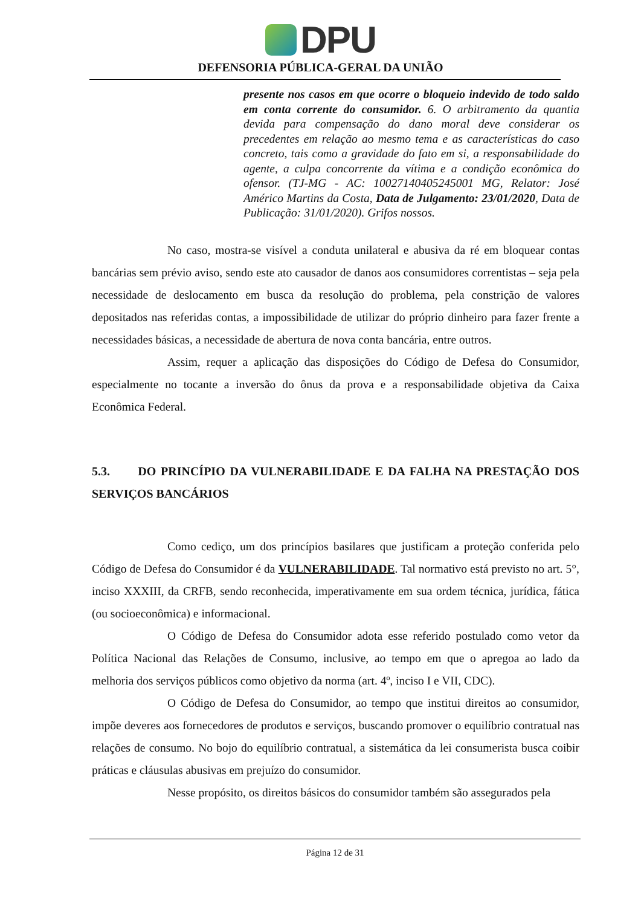DPU
DEFENSORIA PÚBLICA-GERAL DA UNIÃO
presente nos casos em que ocorre o bloqueio indevido de todo saldo em conta corrente do consumidor. 6. O arbitramento da quantia devida para compensação do dano moral deve considerar os precedentes em relação ao mesmo tema e as características do caso concreto, tais como a gravidade do fato em si, a responsabilidade do agente, a culpa concorrente da vítima e a condição econômica do ofensor. (TJ-MG - AC: 10027140405245001 MG, Relator: José Américo Martins da Costa, Data de Julgamento: 23/01/2020, Data de Publicação: 31/01/2020). Grifos nossos.
No caso, mostra-se visível a conduta unilateral e abusiva da ré em bloquear contas bancárias sem prévio aviso, sendo este ato causador de danos aos consumidores correntistas – seja pela necessidade de deslocamento em busca da resolução do problema, pela constrição de valores depositados nas referidas contas, a impossibilidade de utilizar do próprio dinheiro para fazer frente a necessidades básicas, a necessidade de abertura de nova conta bancária, entre outros.
Assim, requer a aplicação das disposições do Código de Defesa do Consumidor, especialmente no tocante a inversão do ônus da prova e a responsabilidade objetiva da Caixa Econômica Federal.
5.3. DO PRINCÍPIO DA VULNERABILIDADE E DA FALHA NA PRESTAÇÃO DOS SERVIÇOS BANCÁRIOS
Como cediço, um dos princípios basilares que justificam a proteção conferida pelo Código de Defesa do Consumidor é da VULNERABILIDADE. Tal normativo está previsto no art. 5°, inciso XXXIII, da CRFB, sendo reconhecida, imperativamente em sua ordem técnica, jurídica, fática (ou socioeconômica) e informacional.
O Código de Defesa do Consumidor adota esse referido postulado como vetor da Política Nacional das Relações de Consumo, inclusive, ao tempo em que o apregoa ao lado da melhoria dos serviços públicos como objetivo da norma (art. 4º, inciso I e VII, CDC).
O Código de Defesa do Consumidor, ao tempo que institui direitos ao consumidor, impõe deveres aos fornecedores de produtos e serviços, buscando promover o equilíbrio contratual nas relações de consumo. No bojo do equilíbrio contratual, a sistemática da lei consumerista busca coibir práticas e cláusulas abusivas em prejuízo do consumidor.
Nesse propósito, os direitos básicos do consumidor também são assegurados pela
Página 12 de 31